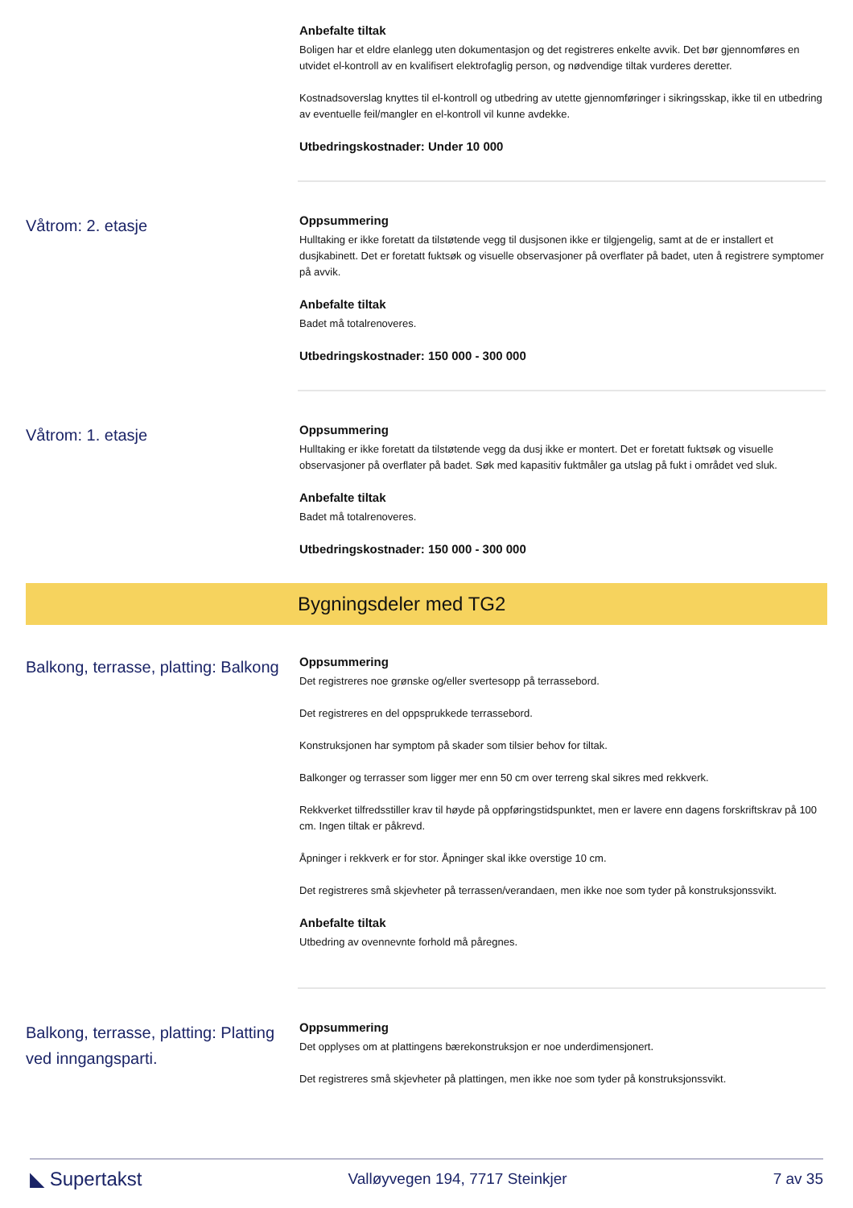Anbefalte tiltak
Boligen har et eldre elanlegg uten dokumentasjon og det registreres enkelte avvik. Det bør gjennomføres en utvidet el-kontroll av en kvalifisert elektrofaglig person, og nødvendige tiltak vurderes deretter.
Kostnadsoverslag knyttes til el-kontroll og utbedring av utette gjennomføringer i sikringsskap, ikke til en utbedring av eventuelle feil/mangler en el-kontroll vil kunne avdekke.
Utbedringskostnader: Under 10 000
Våtrom: 2. etasje
Oppsummering
Hulltaking er ikke foretatt da tilstøtende vegg til dusjsonen ikke er tilgjengelig, samt at de er installert et dusjkabinett. Det er foretatt fuktsøk og visuelle observasjoner på overflater på badet, uten å registrere symptomer på avvik.
Anbefalte tiltak
Badet må totalrenoveres.
Utbedringskostnader: 150 000 - 300 000
Våtrom: 1. etasje
Oppsummering
Hulltaking er ikke foretatt da tilstøtende vegg da dusj ikke er montert. Det er foretatt fuktsøk og visuelle observasjoner på overflater på badet. Søk med kapasitiv fuktmåler ga utslag på fukt i området ved sluk.
Anbefalte tiltak
Badet må totalrenoveres.
Utbedringskostnader: 150 000 - 300 000
Bygningsdeler med TG2
Balkong, terrasse, platting: Balkong
Oppsummering
Det registreres noe grønske og/eller svertesopp på terrassebord.
Det registreres en del oppsprukkede terrassebord.
Konstruksjonen har symptom på skader som tilsier behov for tiltak.
Balkonger og terrasser som ligger mer enn 50 cm over terreng skal sikres med rekkverk.
Rekkverket tilfredsstiller krav til høyde på oppføringstidspunktet, men er lavere enn dagens forskriftskrav på 100 cm. Ingen tiltak er påkrevd.
Åpninger i rekkverk er for stor. Åpninger skal ikke overstige 10 cm.
Det registreres små skjevheter på terrassen/verandaen, men ikke noe som tyder på konstruksjonssvikt.
Anbefalte tiltak
Utbedring av ovennevnte forhold må påregnes.
Balkong, terrasse, platting: Platting ved inngangsparti.
Oppsummering
Det opplyses om at plattingens bærekonstruksjon er noe underdimensjonert.
Det registreres små skjevheter på plattingen, men ikke noe som tyder på konstruksjonssvikt.
◣ Supertakst Valløyvegen 194, 7717 Steinkjer 7 av 35